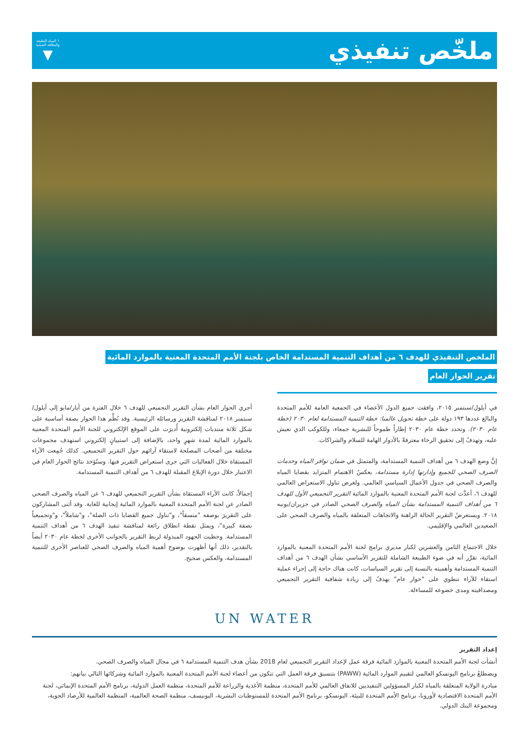ملخّص تنفيذي
٦ المياه النظيفة
والنظافة الصحية
▼
الملخص التنفيذي للهدف ٦ من أهداف التنمية المستدامة الخاص بلجنة الأمم المتحدة المعنية بالموارد المائية
تقرير الحوار العام
في أيلول/سبتمبر ٢٠١٥، وافقت جميع الدول الأعضاء في الجمعية العامة للأمم المتحدة والبالغ عددها ١٩٣ دولة على خطة تحويل عالمنا: خطة التنمية المستدامة لعام ٢٠٣٠ (خطة عام ٢٠٣٠). وتحدد خطة عام ٢٠٣٠ إطاراً طموحاً للبشرية جمعاء، وللكوكب الذي نعيش عليه، وتهدفُ إلى تحقيق الرخاء معترفةً بالأدوار الهامة للسلام والشراكات.
إنَّ وضع الهدف ٦ من أهداف التنمية المستدامة، والمتمثل في ضمان توافر المياه وخدمات الصرف الصحي للجميع وإدارتها إدارة مستدامة، يعكسُ الاهتمام المتزايد بقضايا المياه والصرف الصحي في جدول الأعمال السياسي العالمي. ولغرض تناول الاستعراض العالمي للهدف ٦، أعدَّت لجنة الأمم المتحدة المعنية بالموارد المائية التقرير التجميعي الأول للهدف ٦ من أهداف التنمية المستدامة بشأن المياه والصرف الصحي الصادر في حزيران/يونيه ٢٠١٨. ويستعرضُ التقرير الحالة الراهنة والاتجاهات المتعلقة بالمياه والصرف الصحي على الصعيدين العالمي والإقليمي.
خلال الاجتماع الثامن والعشرين لكبار مديري برامج لجنة الأمم المتحدة المعنية بالموارد المائية، تقرَّر أنه في ضوء الطبيعة الشاملة للتقرير الأساسي بشأن الهدف ٦ من أهداف التنمية المستدامة وأهميته بالنسبة إلى تقرير السياسات، كانت هناك حاجة إلى إجراء عملية استقاء للآراء تنطوي على "حوار عام" يهدفُ إلى زيادة شفافية التقرير التجميعي ومصداقيته ومدى خضوعه للمساءلة.
أجري الحوار العام بشأن التقرير التجميعي للهدف ٦ خلال الفترة من أيار/مايو إلى أيلول/سبتمبر ٢٠١٨ لمناقشة التقرير ورسائله الرئيسية. وقد نُظِّم هذا الحوار بصفة أساسية على شكل ثلاثة منتديات إلكترونية أُديرَت على الموقع الإلكتروني للجنة الأمم المتحدة المعنية بالموارد المائية لمدة شهرٍ واحد، بالإضافة إلى استبيانٍ إلكتروني استهدف مجموعات مختلفة من أصحاب المصلحة لاستقاء آرائهم حول التقرير التجميعي. كذلك جُمِعت الآراء المستقاة خلال الفعاليات التي جرى استعراض التقرير فيها. وستُؤخذ نتائج الحوار العام في الاعتبار خلال دورة الإبلاغ المقبلة للهدف ٦ من أهداف التنمية المستدامة.
إجمالاً، كانت الآراء المستقاة بشأن التقرير التجميعي للهدف ٦ عن المياه والصرف الصحي الصادر عن لجنة الأمم المتحدة المعنية بالموارد المائية إيجابية للغاية. وقد أثنى المشاركون على التقريرَ بوصفه "متسقاً"، و"تناول جميع القضايا ذات الصلة"، و"شاملاً"، و"وتجميعياً بصفة كبيرة"، ويمثل نقطة انطلاق رائعة لمناقشة تنفيذ الهدف ٦ من أهداف التنمية المستدامة. وحظيت الجهود المبذولة لربط التقرير بالجوانب الأخرى لخطة عام ٢٠٣٠ أيضاً بالتقدير، ذلك أنها أظهرت بوضوح أهمية المياه والصرف الصحي للعناصر الأخرى للتنمية المستدامة، والعكس صحيح.
UN WATER
إعداد التقرير
أنشأت لجنة الأمم المتحدة المعنية بالموارد المائية فرقة عمل لإعداد التقرير التجميعي لعام 2018 بشأن هدف التنمية المستدامة ٦ في مجال المياه والصرف الصحي.
ويضطلعُ برنامج اليونسكو العالمي لتقييم الموارد المائية (PAWW) بتنسيق فرقة العمل التي تتكون من أعضاء لجنة الأمم المتحدة المعنية بالموارد المائية وشركائها التالي بيانهم:
مبادرة الولاية المتعلقة بالمياه لكبار المسؤولين التنفيذيين للاتفاق العالمي للأمم المتحدة، منظمة الأغذية والزراعة للأمم المتحدة، منظمة العمل الدولية، برنامج الأمم المتحدة الإنمائي، لجنة الأمم المتحدة الاقتصادية لأوروبا، برنامج الأمم المتحدة للبيئة، اليونسكو، برنامج الأمم المتحدة للمستوطنات البشرية، اليونيسف، منظمة الصحة العالمية، المنظمة العالمية للأرصاد الجوية، ومجموعة البنك الدولي.